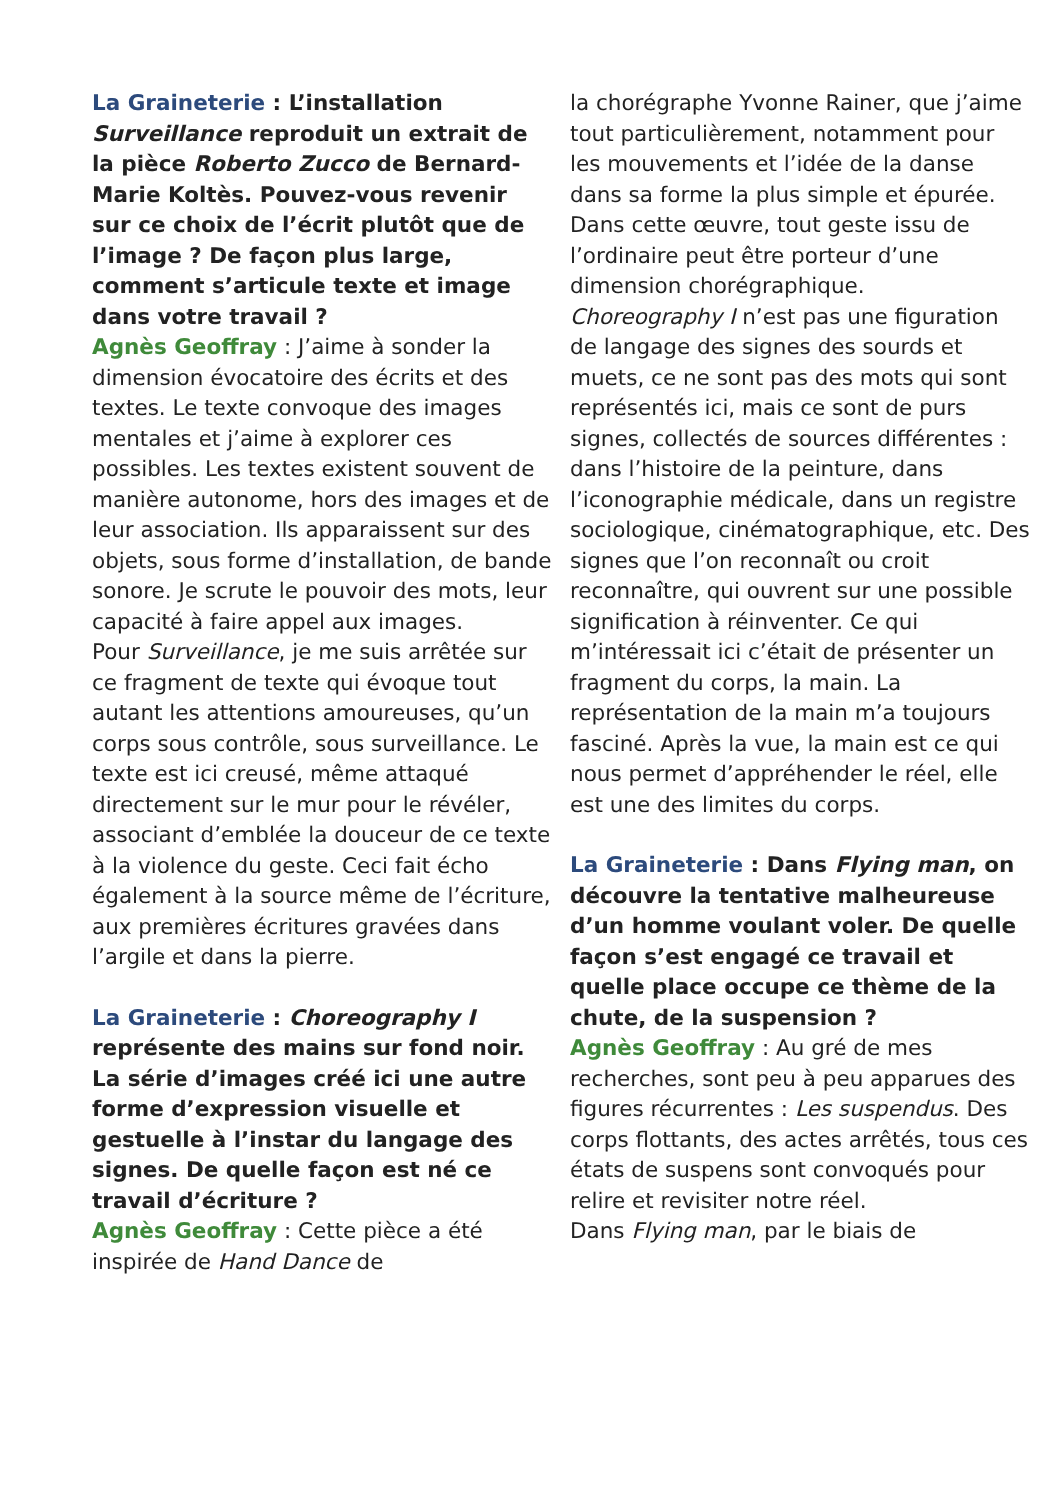La Graineterie : L’installation Surveillance reproduit un extrait de la pièce Roberto Zucco de Bernard-Marie Koltès. Pouvez-vous revenir sur ce choix de l’écrit plutôt que de l’image ? De façon plus large, comment s’articule texte et image dans votre travail ?
Agnès Geoffray : J’aime à sonder la dimension évocatoire des écrits et des textes. Le texte convoque des images mentales et j’aime à explorer ces possibles. Les textes existent souvent de manière autonome, hors des images et de leur association. Ils apparaissent sur des objets, sous forme d’installation, de bande sonore. Je scrute le pouvoir des mots, leur capacité à faire appel aux images.
Pour Surveillance, je me suis arrêtée sur ce fragment de texte qui évoque tout autant les attentions amoureuses, qu’un corps sous contrôle, sous surveillance. Le texte est ici creusé, même attaqué directement sur le mur pour le révéler, associant d’emblée la douceur de ce texte à la violence du geste. Ceci fait écho également à la source même de l’écriture, aux premières écritures gravées dans l’argile et dans la pierre.
La Graineterie : Choreography I représente des mains sur fond noir. La série d’images créé ici une autre forme d’expression visuelle et gestuelle à l’instar du langage des signes. De quelle façon est né ce travail d’écriture ?
Agnès Geoffray : Cette pièce a été inspirée de Hand Dance de
la chorégraphe Yvonne Rainer, que j’aime tout particulièrement, notamment pour les mouvements et l’idée de la danse dans sa forme la plus simple et épurée. Dans cette œuvre, tout geste issu de l’ordinaire peut être porteur d’une dimension chorégraphique.
Choreography I n’est pas une figuration de langage des signes des sourds et muets, ce ne sont pas des mots qui sont représentés ici, mais ce sont de purs signes, collectés de sources différentes : dans l’histoire de la peinture, dans l’iconographie médicale, dans un registre sociologique, cinématographique, etc. Des signes que l’on reconnaît ou croit reconnaître, qui ouvrent sur une possible signification à réinventer. Ce qui m’intéressait ici c’était de présenter un fragment du corps, la main. La représentation de la main m’a toujours fasciné. Après la vue, la main est ce qui nous permet d’appréhender le réel, elle est une des limites du corps.
La Graineterie : Dans Flying man, on découvre la tentative malheureuse d’un homme voulant voler. De quelle façon s’est engagé ce travail et quelle place occupe ce thème de la chute, de la suspension ?
Agnès Geoffray : Au gré de mes recherches, sont peu à peu apparues des figures récurrentes : Les suspendus. Des corps flottants, des actes arrêtés, tous ces états de suspens sont convoqués pour relire et revisiter notre réel.
Dans Flying man, par le biais de